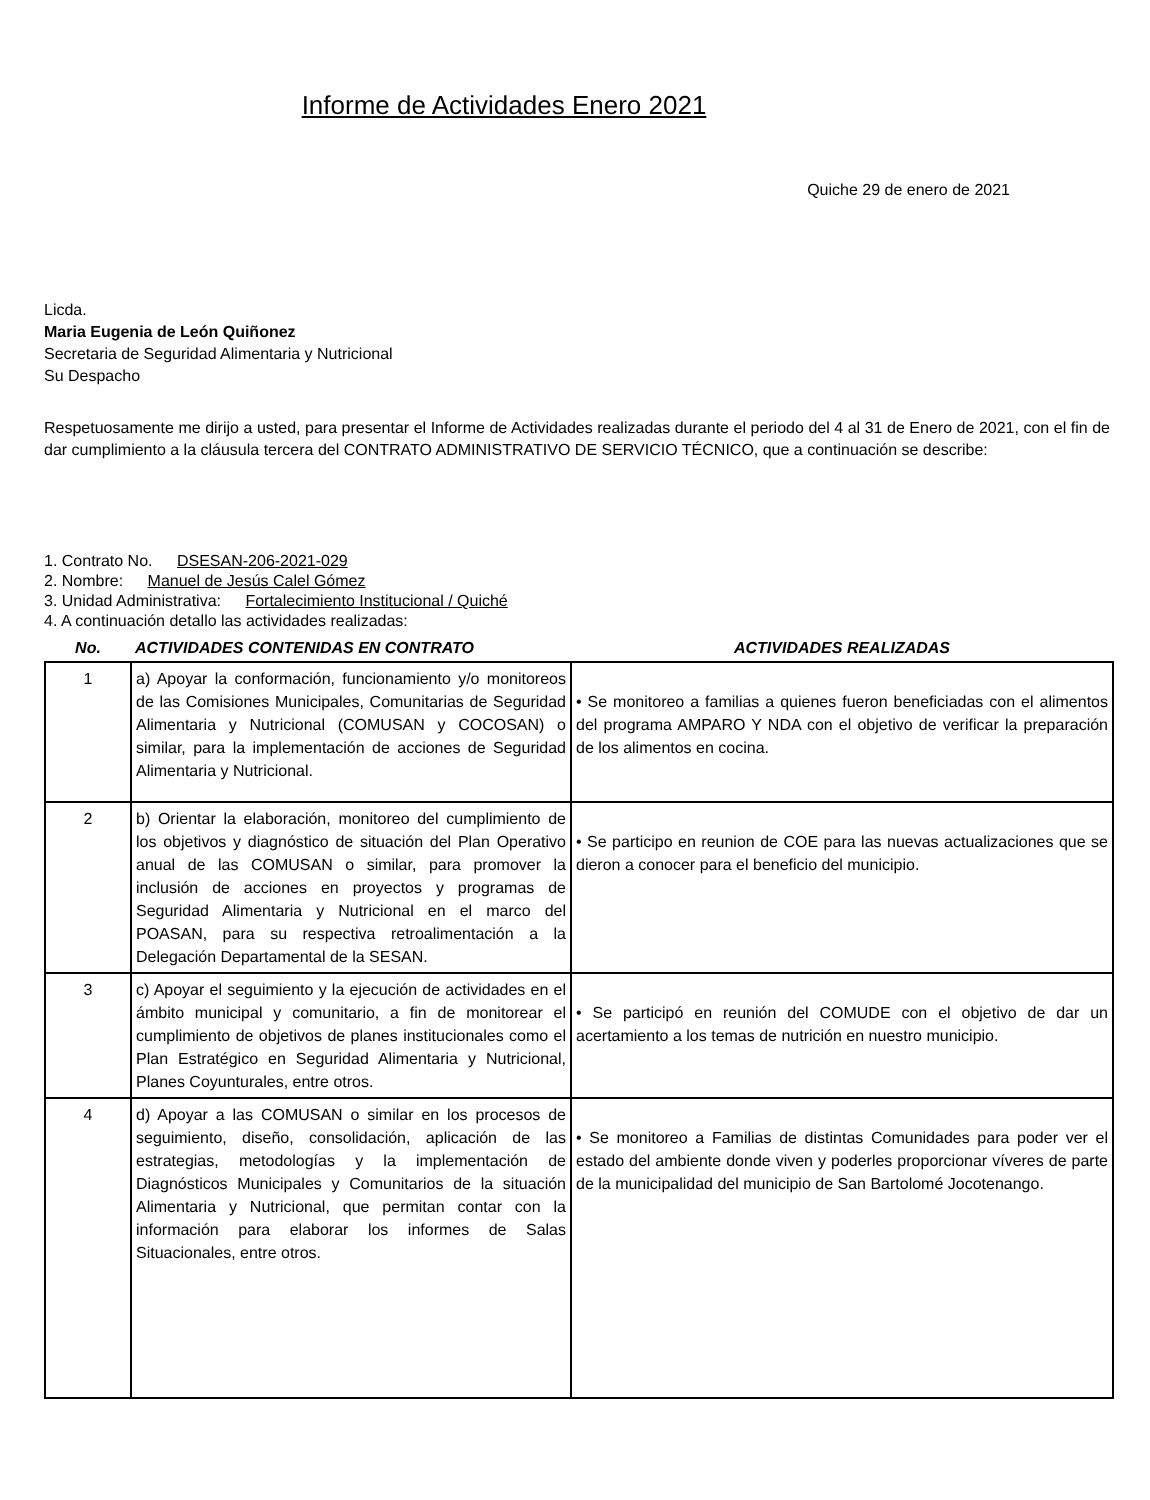Informe de Actividades Enero 2021
Quiche 29 de enero de 2021
Licda.
Maria Eugenia de León Quiñonez
Secretaria de Seguridad Alimentaria y Nutricional
Su Despacho
Respetuosamente me dirijo a usted, para presentar el Informe de Actividades realizadas durante el periodo del 4 al 31 de Enero de 2021, con el fin de dar cumplimiento a la cláusula tercera del CONTRATO ADMINISTRATIVO DE SERVICIO TÉCNICO, que a continuación se describe:
1. Contrato No. DSESAN-206-2021-029
2. Nombre: Manuel de Jesús Calel Gómez
3. Unidad Administrativa: Fortalecimiento Institucional / Quiché
4. A continuación detallo las actividades realizadas:
| No. | ACTIVIDADES CONTENIDAS EN CONTRATO | ACTIVIDADES REALIZADAS |
| --- | --- | --- |
| 1 | a) Apoyar la conformación, funcionamiento y/o monitoreos de las Comisiones Municipales, Comunitarias de Seguridad Alimentaria y Nutricional (COMUSAN y COCOSAN) o similar, para la implementación de acciones de Seguridad Alimentaria y Nutricional. | • Se monitoreo a familias a quienes fueron beneficiadas con el alimentos del programa AMPARO Y NDA con el objetivo de verificar la preparación de los alimentos en cocina. |
| 2 | b) Orientar la elaboración, monitoreo del cumplimiento de los objetivos y diagnóstico de situación del Plan Operativo anual de las COMUSAN o similar, para promover la inclusión de acciones en proyectos y programas de Seguridad Alimentaria y Nutricional en el marco del POASAN, para su respectiva retroalimentación a la Delegación Departamental de la SESAN. | • Se participo en reunion de COE para las nuevas actualizaciones que se dieron a conocer para el beneficio del municipio. |
| 3 | c) Apoyar el seguimiento y la ejecución de actividades en el ámbito municipal y comunitario, a fin de monitorear el cumplimiento de objetivos de planes institucionales como el Plan Estratégico en Seguridad Alimentaria y Nutricional, Planes Coyunturales, entre otros. | • Se participó en reunión del COMUDE con el objetivo de dar un acertamiento a los temas de nutrición en nuestro municipio. |
| 4 | d) Apoyar a las COMUSAN o similar en los procesos de seguimiento, diseño, consolidación, aplicación de las estrategias, metodologías y la implementación de Diagnósticos Municipales y Comunitarios de la situación Alimentaria y Nutricional, que permitan contar con la información para elaborar los informes de Salas Situacionales, entre otros. | • Se monitoreo a Familias de distintas Comunidades para poder ver el estado del ambiente donde viven y poderles proporcionar víveres de parte de la municipalidad del municipio de San Bartolomé Jocotenango. |